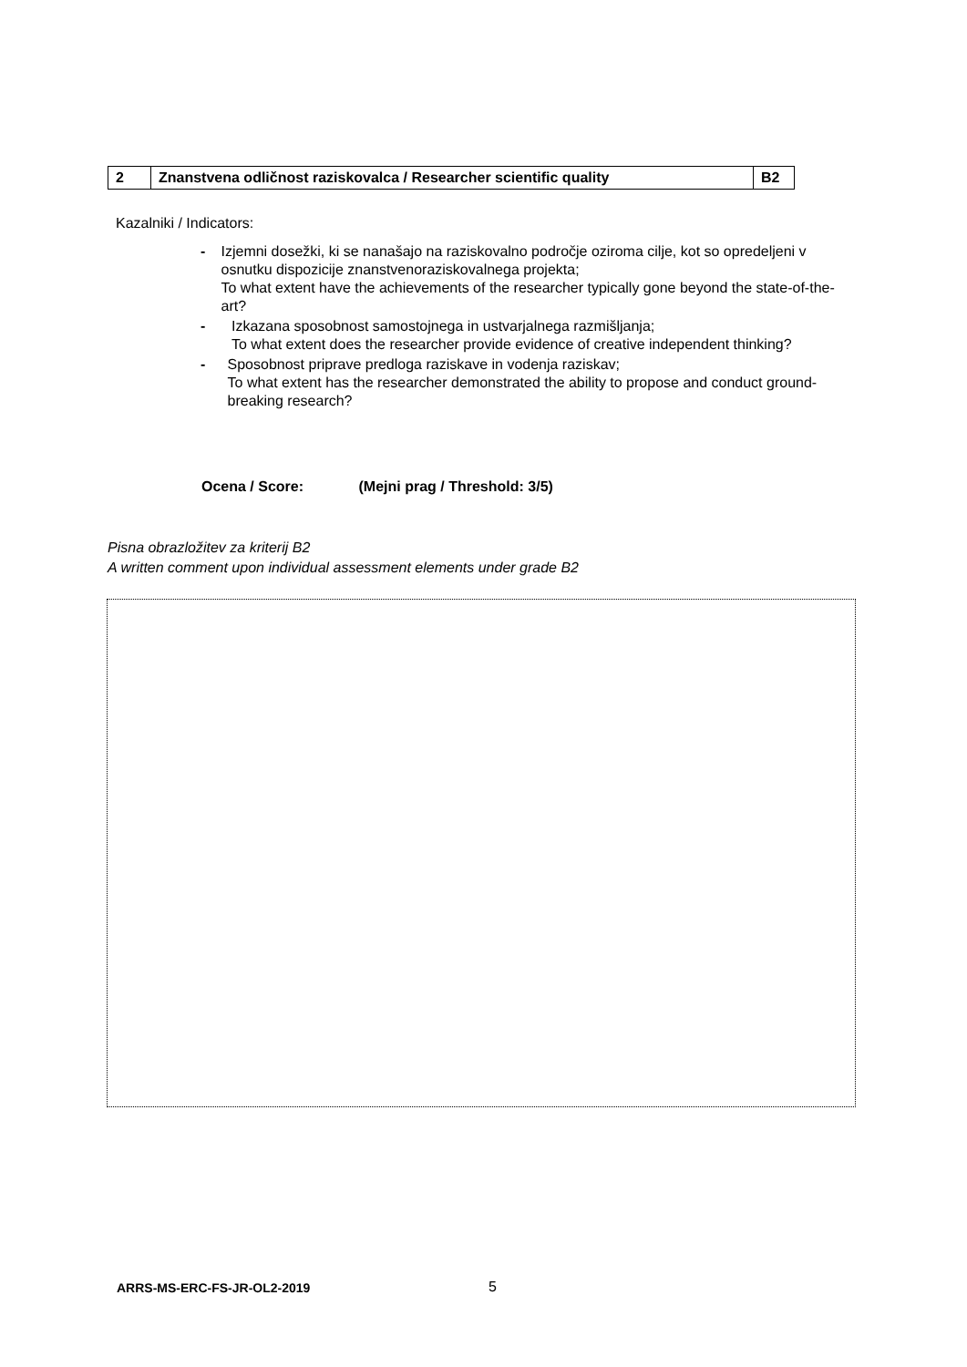| 2 | Znanstvena odličnost raziskovalca / Researcher scientific quality | B2 |
Kazalniki / Indicators:
- Izjemni dosežki, ki se nanašajo na raziskovalno področje oziroma cilje, kot so opredeljeni v osnutku dispozicije znanstvenoraziskovalnega projekta;
To what extent have the achievements of the researcher typically gone beyond the state-of-the-art?
- Izkazana sposobnost samostojnega in ustvarjalnega razmišljanja;
To what extent does the researcher provide evidence of creative independent thinking?
- Sposobnost priprave predloga raziskave in vodenja raziskav;
To what extent has the researcher demonstrated the ability to propose and conduct ground-breaking research?
Ocena / Score: (Mejni prag / Threshold: 3/5)
Pisna obrazložitev za kriterij B2
A written comment upon individual assessment elements under grade B2
ARRS-MS-ERC-FS-JR-OL2-2019 5